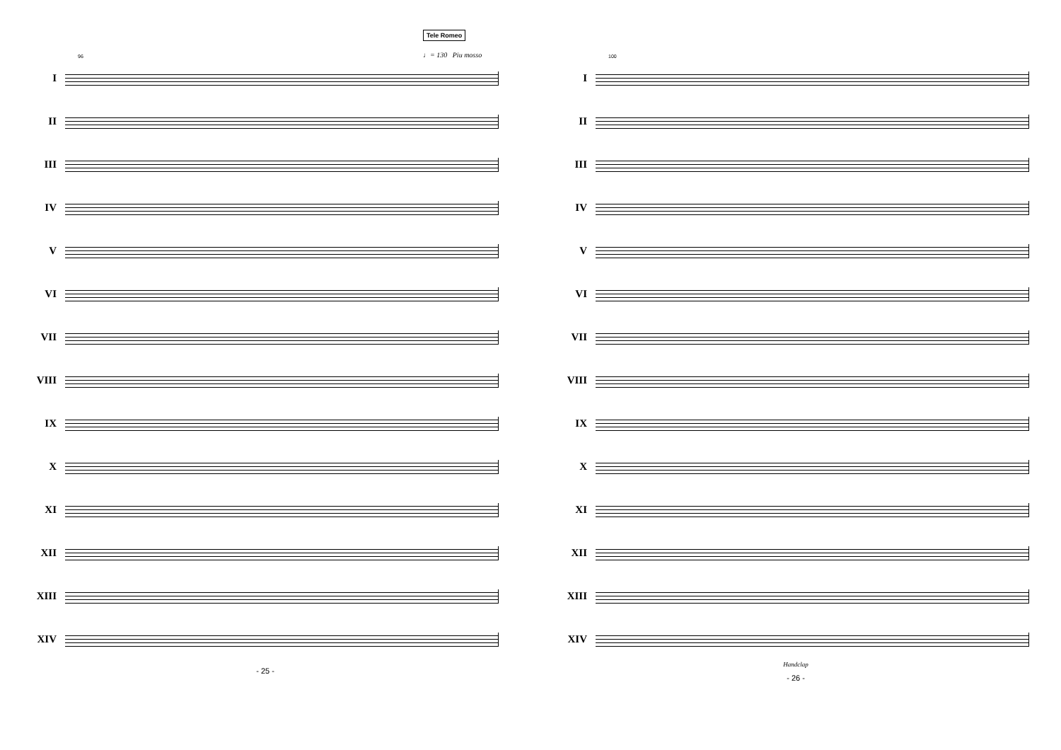Tele Romeo
♩= 130 Piu mosso 96
I
II
III
IV
V
VI
VII
VIII
IX
X
XI
XII
XIII
XIV
- 25 -
100
I
II
III
IV
V
VI
VII
VIII
IX
X
XI
XII
XIII
XIV
Handclap
- 26 -